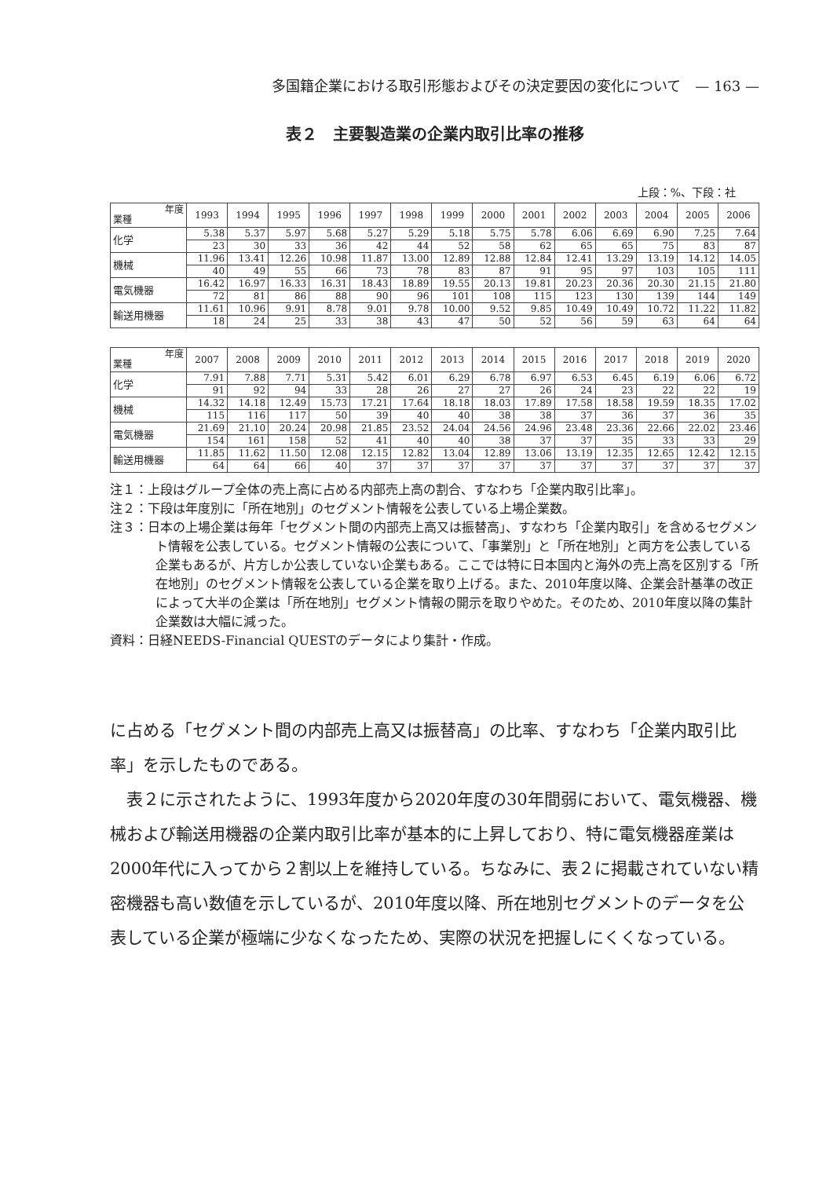多国籍企業における取引形態およびその決定要因の変化について　— 163 —
表２　主要製造業の企業内取引比率の推移
上段：%、下段：社
| 年度 業種 | 1993 | 1994 | 1995 | 1996 | 1997 | 1998 | 1999 | 2000 | 2001 | 2002 | 2003 | 2004 | 2005 | 2006 |
| --- | --- | --- | --- | --- | --- | --- | --- | --- | --- | --- | --- | --- | --- | --- |
| 化学 | 5.38 | 5.37 | 5.97 | 5.68 | 5.27 | 5.29 | 5.18 | 5.75 | 5.78 | 6.06 | 6.69 | 6.90 | 7.25 | 7.64 |
| | 23 | 30 | 33 | 36 | 42 | 44 | 52 | 58 | 62 | 65 | 65 | 75 | 83 | 87 |
| 機械 | 11.96 | 13.41 | 12.26 | 10.98 | 11.87 | 13.00 | 12.89 | 12.88 | 12.84 | 12.41 | 13.29 | 13.19 | 14.12 | 14.05 |
| | 40 | 49 | 55 | 66 | 73 | 78 | 83 | 87 | 91 | 95 | 97 | 103 | 105 | 111 |
| 電気機器 | 16.42 | 16.97 | 16.33 | 16.31 | 18.43 | 18.89 | 19.55 | 20.13 | 19.81 | 20.23 | 20.36 | 20.30 | 21.15 | 21.80 |
| | 72 | 81 | 86 | 88 | 90 | 96 | 101 | 108 | 115 | 123 | 130 | 139 | 144 | 149 |
| 輸送用機器 | 11.61 | 10.96 | 9.91 | 8.78 | 9.01 | 9.78 | 10.00 | 9.52 | 9.85 | 10.49 | 10.49 | 10.72 | 11.22 | 11.82 |
| | 18 | 24 | 25 | 33 | 38 | 43 | 47 | 50 | 52 | 56 | 59 | 63 | 64 | 64 |
| 年度 業種 | 2007 | 2008 | 2009 | 2010 | 2011 | 2012 | 2013 | 2014 | 2015 | 2016 | 2017 | 2018 | 2019 | 2020 |
| --- | --- | --- | --- | --- | --- | --- | --- | --- | --- | --- | --- | --- | --- | --- |
| 化学 | 7.91 | 7.88 | 7.71 | 5.31 | 5.42 | 6.01 | 6.29 | 6.78 | 6.97 | 6.53 | 6.45 | 6.19 | 6.06 | 6.72 |
| | 91 | 92 | 94 | 33 | 28 | 26 | 27 | 27 | 26 | 24 | 23 | 22 | 22 | 19 |
| 機械 | 14.32 | 14.18 | 12.49 | 15.73 | 17.21 | 17.64 | 18.18 | 18.03 | 17.89 | 17.58 | 18.58 | 19.59 | 18.35 | 17.02 |
| | 115 | 116 | 117 | 50 | 39 | 40 | 40 | 38 | 38 | 37 | 36 | 37 | 36 | 35 |
| 電気機器 | 21.69 | 21.10 | 20.24 | 20.98 | 21.85 | 23.52 | 24.04 | 24.56 | 24.96 | 23.48 | 23.36 | 22.66 | 22.02 | 23.46 |
| | 154 | 161 | 158 | 52 | 41 | 40 | 40 | 38 | 37 | 37 | 35 | 33 | 33 | 29 |
| 輸送用機器 | 11.85 | 11.62 | 11.50 | 12.08 | 12.15 | 12.82 | 13.04 | 12.89 | 13.06 | 13.19 | 12.35 | 12.65 | 12.42 | 12.15 |
| | 64 | 64 | 66 | 40 | 37 | 37 | 37 | 37 | 37 | 37 | 37 | 37 | 37 | 37 |
注１：上段はグループ全体の売上高に占める内部売上高の割合、すなわち「企業内取引比率」。
注２：下段は年度別に「所在地別」のセグメント情報を公表している上場企業数。
注３：日本の上場企業は毎年「セグメント間の内部売上高又は振替高」、すなわち「企業内取引」を含めるセグメント情報を公表している。セグメント情報の公表について、「事業別」と「所在地別」と両方を公表している企業もあるが、片方しか公表していない企業もある。ここでは特に日本国内と海外の売上高を区別する「所在地別」のセグメント情報を公表している企業を取り上げる。また、2010年度以降、企業会計基準の改正によって大半の企業は「所在地別」セグメント情報の開示を取りやめた。そのため、2010年度以降の集計企業数は大幅に減った。
資料：日経NEEDS-Financial QUESTのデータにより集計・作成。
に占める「セグメント間の内部売上高又は振替高」の比率、すなわち「企業内取引比率」を示したものである。
　表２に示されたように、1993年度から2020年度の30年間弱において、電気機器、機械および輸送用機器の企業内取引比率が基本的に上昇しており、特に電気機器産業は2000年代に入ってから２割以上を維持している。ちなみに、表２に掲載されていない精密機器も高い数値を示しているが、2010年度以降、所在地別セグメントのデータを公表している企業が極端に少なくなったため、実際の状況を把握しにくくなっている。